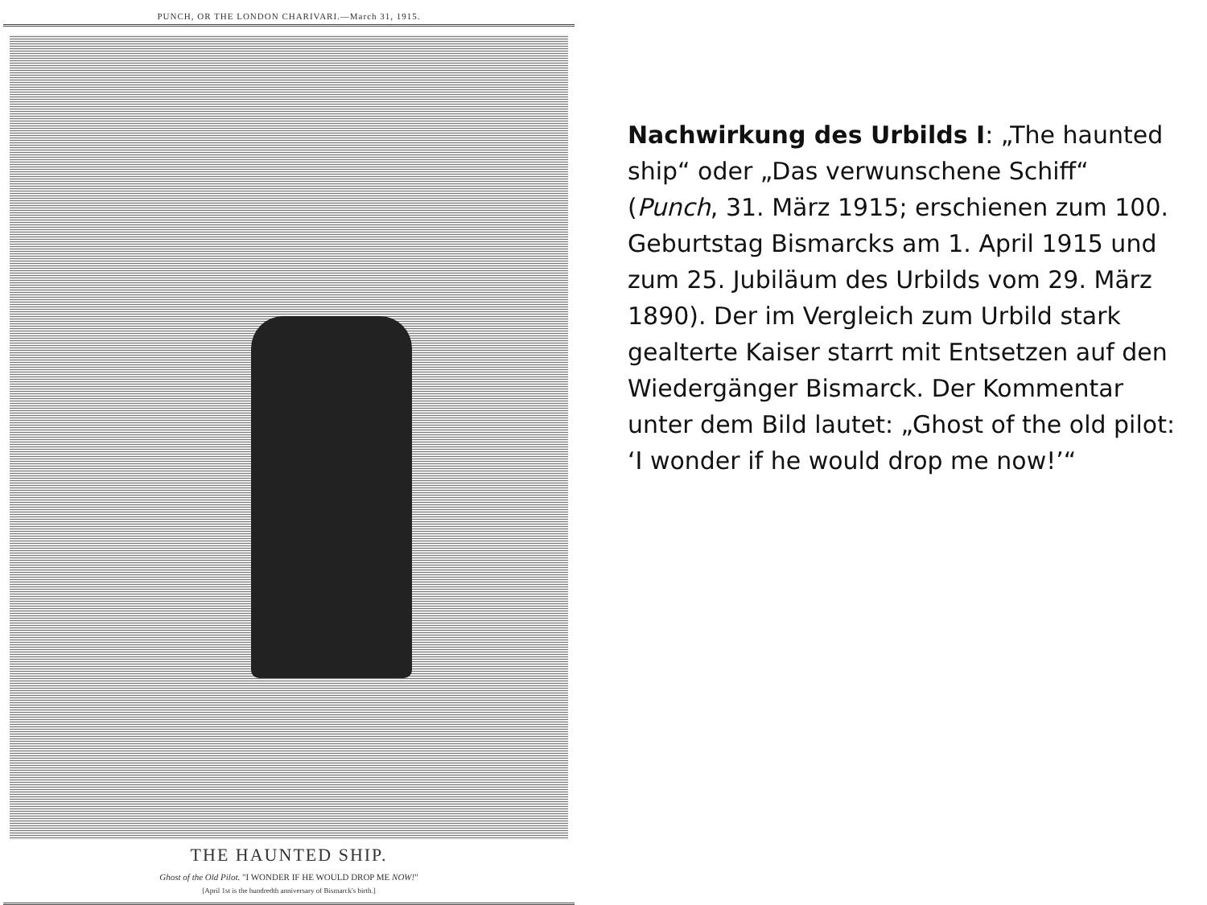PUNCH, OR THE LONDON CHARIVARI.—March 31, 1915.
THE HAUNTED SHIP.
Ghost of the Old Pilot. "I WONDER IF HE WOULD DROP ME NOW!"
[April 1st is the hundredth anniversary of Bismarck's birth.]
Nachwirkung des Urbilds I: „The haunted ship“ oder „Das verwunschene Schiff“ (Punch, 31. März 1915; erschienen zum 100. Geburtstag Bismarcks am 1. April 1915 und zum 25. Jubiläum des Urbilds vom 29. März 1890). Der im Vergleich zum Urbild stark gealterte Kaiser starrt mit Entsetzen auf den Wiedergänger Bismarck. Der Kommentar unter dem Bild lautet: „Ghost of the old pilot: ‘I wonder if he would drop me now!’“